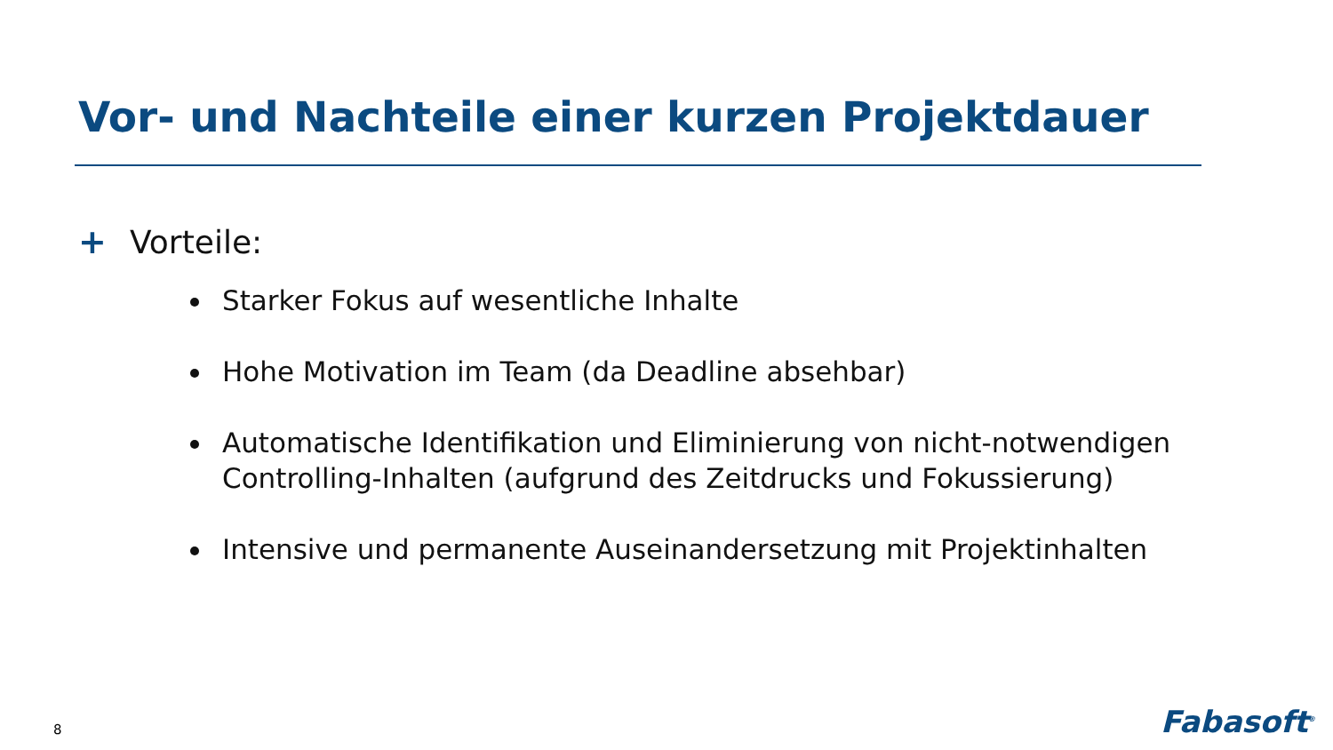Vor- und Nachteile einer kurzen Projektdauer
+ Vorteile:
Starker Fokus auf wesentliche Inhalte
Hohe Motivation im Team (da Deadline absehbar)
Automatische Identifikation und Eliminierung von nicht-notwendigen Controlling-Inhalten (aufgrund des Zeitdrucks und Fokussierung)
Intensive und permanente Auseinandersetzung mit Projektinhalten
8 Fabasoft<sup>®</sup>